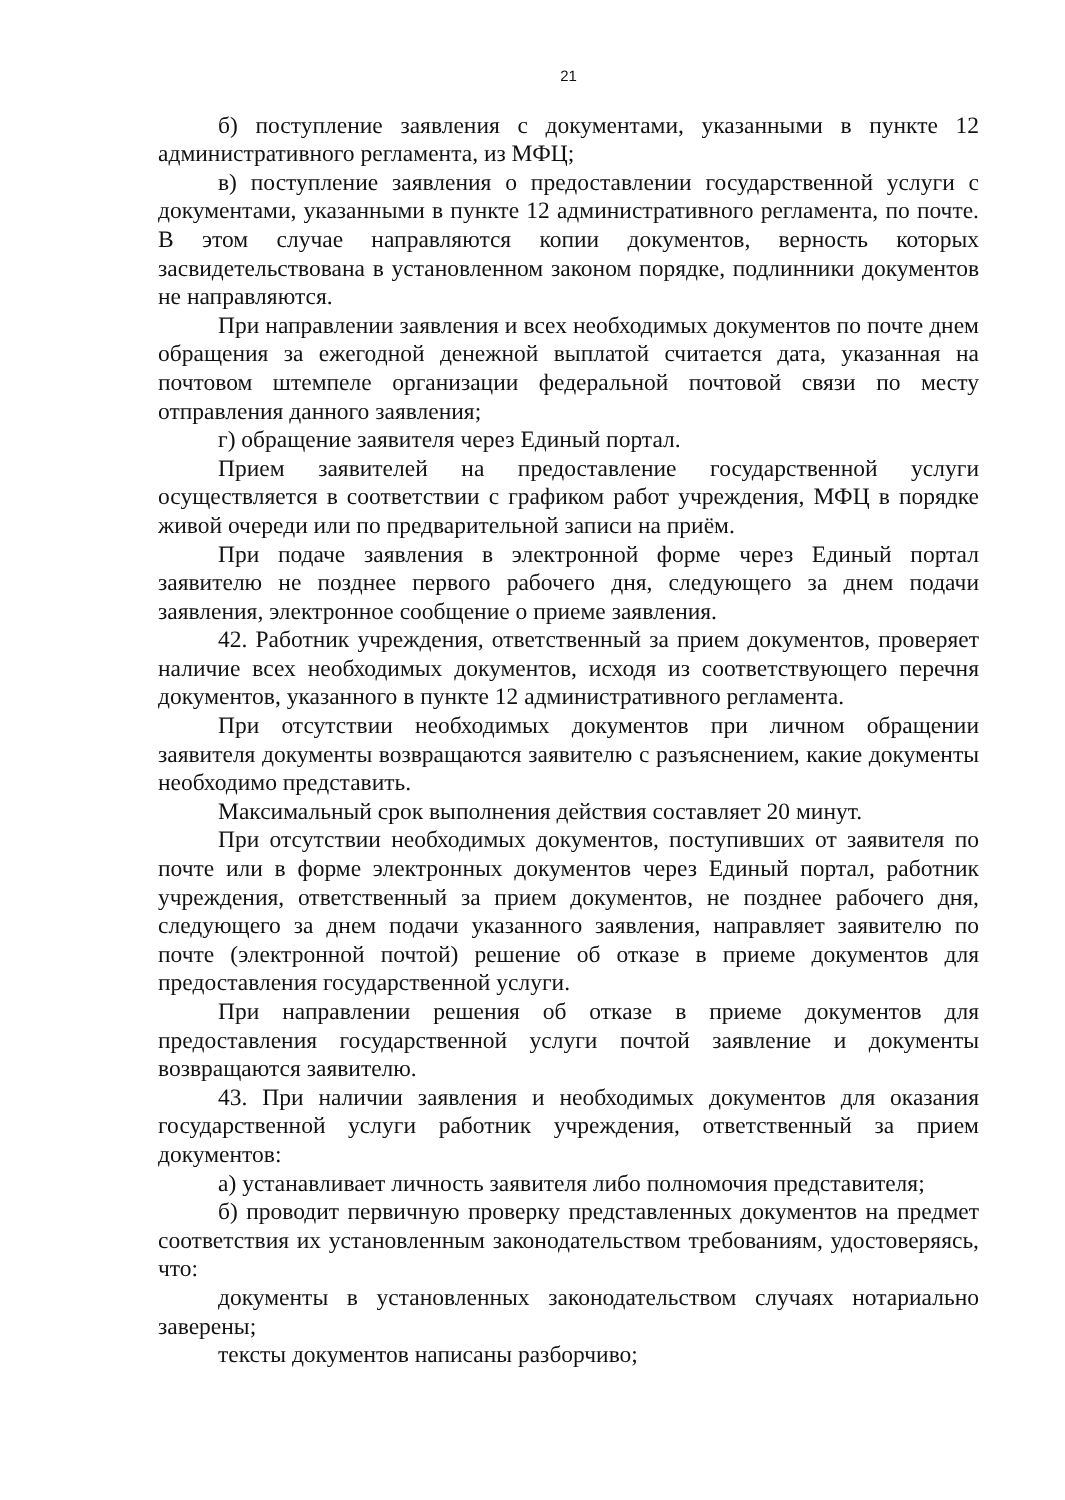21
б) поступление заявления с документами, указанными в пункте 12 административного регламента, из МФЦ;
в) поступление заявления о предоставлении государственной услуги с документами, указанными в пункте 12 административного регламента, по почте. В этом случае направляются копии документов, верность которых засвидетельствована в установленном законом порядке, подлинники документов не направляются.
При направлении заявления и всех необходимых документов по почте днем обращения за ежегодной денежной выплатой считается дата, указанная на почтовом штемпеле организации федеральной почтовой связи по месту отправления данного заявления;
г) обращение заявителя через Единый портал.
Прием заявителей на предоставление государственной услуги осуществляется в соответствии с графиком работ учреждения, МФЦ в порядке живой очереди или по предварительной записи на приём.
При подаче заявления в электронной форме через Единый портал заявителю не позднее первого рабочего дня, следующего за днем подачи заявления, электронное сообщение о приеме заявления.
42. Работник учреждения, ответственный за прием документов, проверяет наличие всех необходимых документов, исходя из соответствующего перечня документов, указанного в пункте 12 административного регламента.
При отсутствии необходимых документов при личном обращении заявителя документы возвращаются заявителю с разъяснением, какие документы необходимо представить.
Максимальный срок выполнения действия составляет 20 минут.
При отсутствии необходимых документов, поступивших от заявителя по почте или в форме электронных документов через Единый портал, работник учреждения, ответственный за прием документов, не позднее рабочего дня, следующего за днем подачи указанного заявления, направляет заявителю по почте (электронной почтой) решение об отказе в приеме документов для предоставления государственной услуги.
При направлении решения об отказе в приеме документов для предоставления государственной услуги почтой заявление и документы возвращаются заявителю.
43. При наличии заявления и необходимых документов для оказания государственной услуги работник учреждения, ответственный за прием документов:
а) устанавливает личность заявителя либо полномочия представителя;
б) проводит первичную проверку представленных документов на предмет соответствия их установленным законодательством требованиям, удостоверяясь, что:
документы в установленных законодательством случаях нотариально заверены;
тексты документов написаны разборчиво;